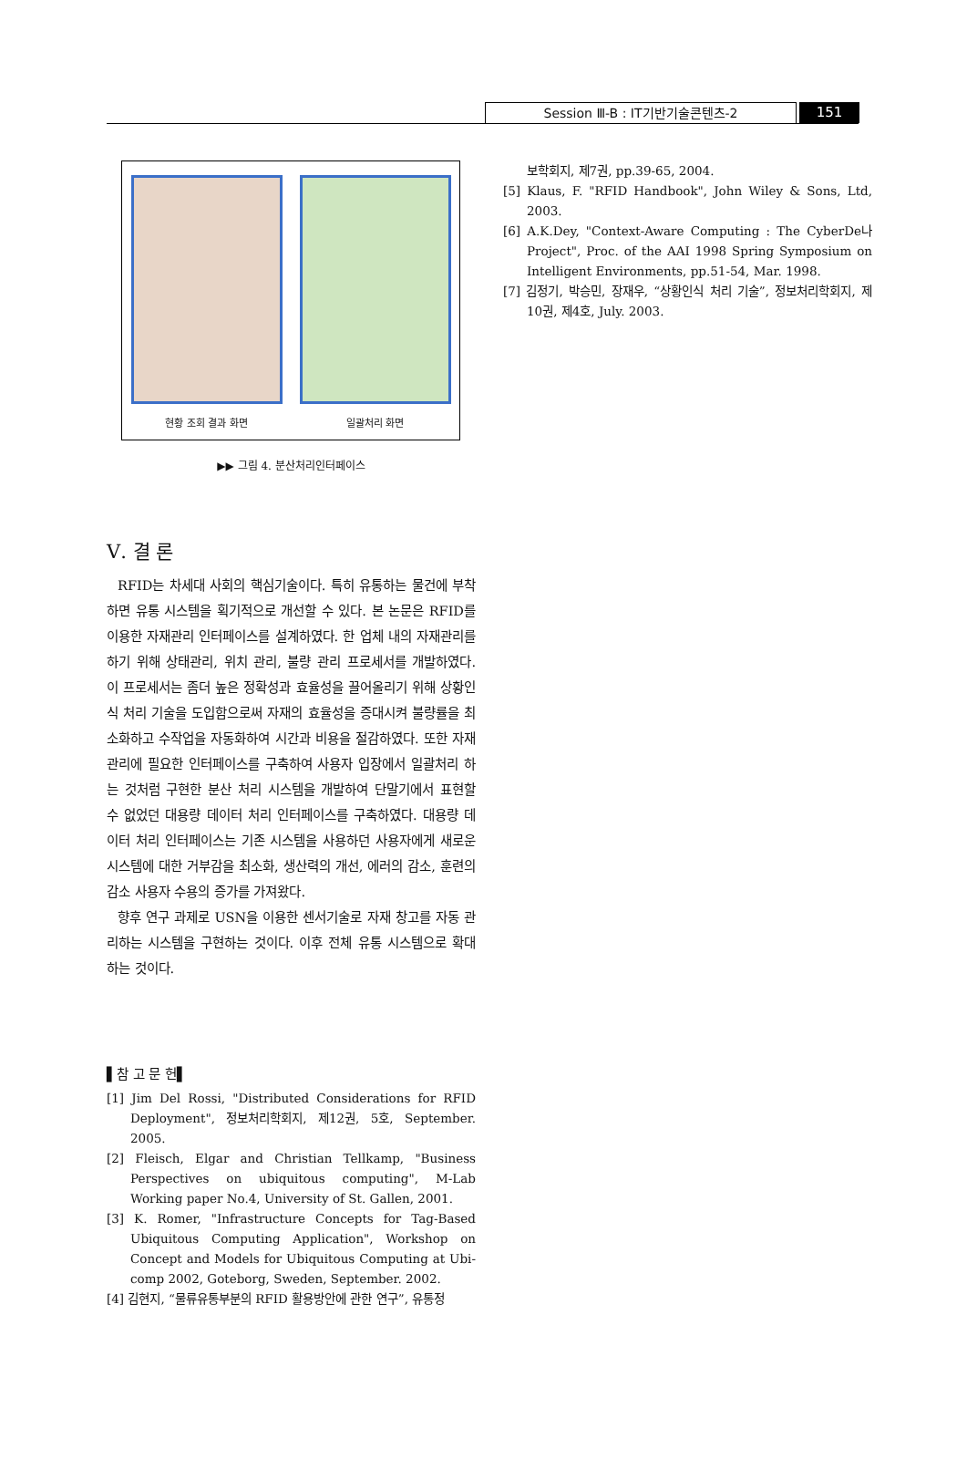Session Ⅲ-B : IT기반기술콘텐츠-2 151
현황 조회 결과 화면
일괄처리 화면
▶▶ 그림 4. 분산처리인터페이스
Ⅴ. 결 론
RFID는 차세대 사회의 핵심기술이다. 특히 유통하는 물건에 부착하면 유통 시스템을 획기적으로 개선할 수 있다. 본 논문은 RFID를 이용한 자재관리 인터페이스를 설계하였다. 한 업체 내의 자재관리를 하기 위해 상태관리, 위치 관리, 불량 관리 프로세서를 개발하였다. 이 프로세서는 좀더 높은 정확성과 효율성을 끌어올리기 위해 상황인식 처리 기술을 도입함으로써 자재의 효율성을 증대시켜 불량률을 최소화하고 수작업을 자동화하여 시간과 비용을 절감하였다. 또한 자재관리에 필요한 인터페이스를 구축하여 사용자 입장에서 일괄처리 하는 것처럼 구현한 분산 처리 시스템을 개발하여 단말기에서 표현할 수 없었던 대용량 데이터 처리 인터페이스를 구축하였다. 대용량 데이터 처리 인터페이스는 기존 시스템을 사용하던 사용자에게 새로운 시스템에 대한 거부감을 최소화, 생산력의 개선, 에러의 감소, 훈련의 감소 사용자 수용의 증가를 가져왔다.
향후 연구 과제로 USN을 이용한 센서기술로 자재 창고를 자동 관리하는 시스템을 구현하는 것이다. 이후 전체 유통 시스템으로 확대하는 것이다.
▌참 고 문 헌▌
[1] Jim Del Rossi, "Distributed Considerations for RFID Deployment", 정보처리학회지, 제12권, 5호, September. 2005.
[2] Fleisch, Elgar and Christian Tellkamp, "Business Perspectives on ubiquitous computing", M-Lab Working paper No.4, University of St. Gallen, 2001.
[3] K. Romer, "Infrastructure Concepts for Tag-Based Ubiquitous Computing Application", Workshop on Concept and Models for Ubiquitous Computing at Ubi-comp 2002, Goteborg, Sweden, September. 2002.
[4] 김현지, “물류유통부분의 RFID 활용방안에 관한 연구”, 유통정
보학회지, 제7권, pp.39-65, 2004.
[5] Klaus, F. "RFID Handbook", John Wiley & Sons, Ltd, 2003.
[6] A.K.Dey, "Context-Aware Computing : The CyberDe나 Project", Proc. of the AAI 1998 Spring Symposium on Intelligent Environments, pp.51-54, Mar. 1998.
[7] 김정기, 박승민, 장재우, “상황인식 처리 기술”, 정보처리학회지, 제10권, 제4호, July. 2003.